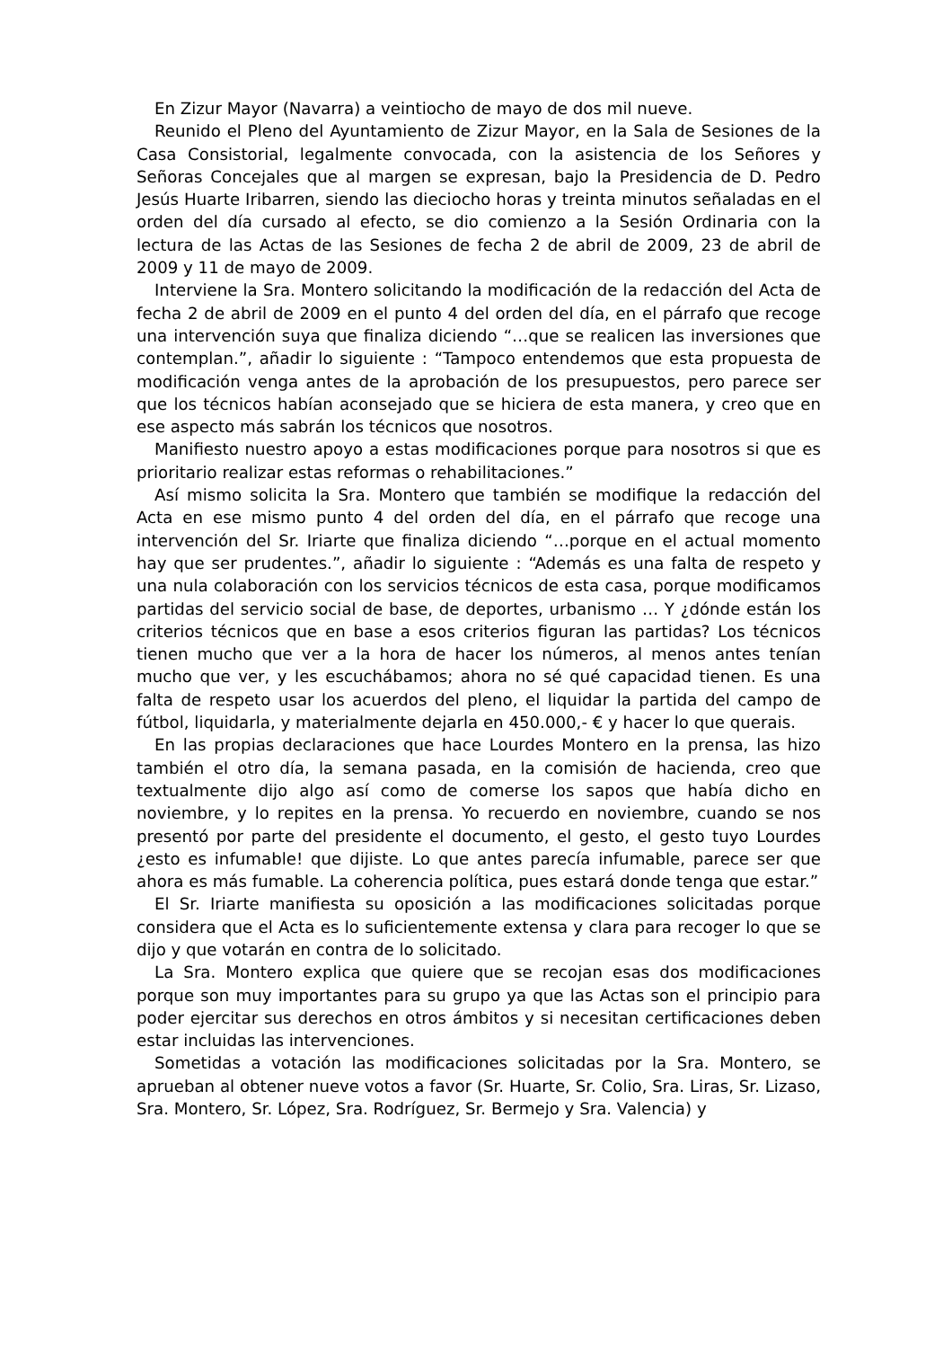En Zizur Mayor (Navarra) a veintiocho de mayo de dos mil nueve.
Reunido el Pleno del Ayuntamiento de Zizur Mayor, en la Sala de Sesiones de la Casa Consistorial, legalmente convocada, con la asistencia de los Señores y Señoras Concejales que al margen se expresan, bajo la Presidencia de D. Pedro Jesús Huarte Iribarren, siendo las dieciocho horas y treinta minutos señaladas en el orden del día cursado al efecto, se dio comienzo a la Sesión Ordinaria con la lectura de las Actas de las Sesiones de fecha 2 de abril de 2009, 23 de abril de 2009 y 11 de mayo de 2009.
Interviene la Sra. Montero solicitando la modificación de la redacción del Acta de fecha 2 de abril de 2009 en el punto 4 del orden del día, en el párrafo que recoge una intervención suya que finaliza diciendo “…que se realicen las inversiones que contemplan.”, añadir lo siguiente : “Tampoco entendemos que esta propuesta de modificación venga antes de la aprobación de los presupuestos, pero parece ser que los técnicos habían aconsejado que se hiciera de esta manera, y creo que en ese aspecto más sabrán los técnicos que nosotros.
Manifiesto nuestro apoyo a estas modificaciones porque para nosotros si que es prioritario realizar estas reformas o rehabilitaciones.”
Así mismo solicita la Sra. Montero que también se modifique la redacción del Acta en ese mismo punto 4 del orden del día, en el párrafo que recoge una intervención del Sr. Iriarte que finaliza diciendo “…porque en el actual momento hay que ser prudentes.”, añadir lo siguiente : “Además es una falta de respeto y una nula colaboración con los servicios técnicos de esta casa, porque modificamos partidas del servicio social de base, de deportes, urbanismo … Y ¿dónde están los criterios técnicos que en base a esos criterios figuran las partidas? Los técnicos tienen mucho que ver a la hora de hacer los números, al menos antes tenían mucho que ver, y les escuchábamos; ahora no sé qué capacidad tienen. Es una falta de respeto usar los acuerdos del pleno, el liquidar la partida del campo de fútbol, liquidarla, y materialmente dejarla en 450.000,- € y hacer lo que querais.
En las propias declaraciones que hace Lourdes Montero en la prensa, las hizo también el otro día, la semana pasada, en la comisión de hacienda, creo que textualmente dijo algo así como de comerse los sapos que había dicho en noviembre, y lo repites en la prensa. Yo recuerdo en noviembre, cuando se nos presentó por parte del presidente el documento, el gesto, el gesto tuyo Lourdes ¿esto es infumable! que dijiste. Lo que antes parecía infumable, parece ser que ahora es más fumable. La coherencia política, pues estará donde tenga que estar.”
El Sr. Iriarte manifiesta su oposición a las modificaciones solicitadas porque considera que el Acta es lo suficientemente extensa y clara para recoger lo que se dijo y que votarán en contra de lo solicitado.
La Sra. Montero explica que quiere que se recojan esas dos modificaciones porque son muy importantes para su grupo ya que las Actas son el principio para poder ejercitar sus derechos en otros ámbitos y si necesitan certificaciones deben estar incluidas las intervenciones.
Sometidas a votación las modificaciones solicitadas por la Sra. Montero, se aprueban al obtener nueve votos a favor (Sr. Huarte, Sr. Colio, Sra. Liras, Sr. Lizaso, Sra. Montero, Sr. López, Sra. Rodríguez, Sr. Bermejo y Sra. Valencia) y